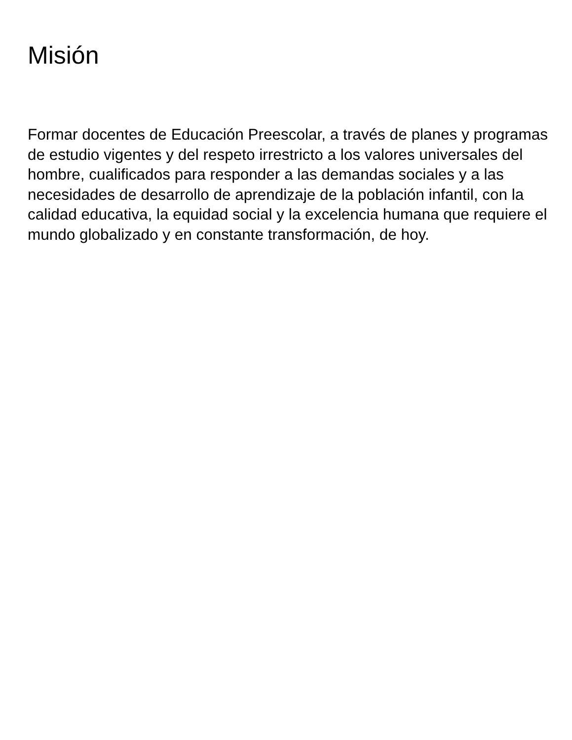Misión
Formar docentes de Educación Preescolar, a través de planes y programas de estudio vigentes y del respeto irrestricto a los valores universales del hombre, cualificados para responder a las demandas sociales y a las necesidades de desarrollo de aprendizaje de la población infantil, con la calidad educativa, la equidad social y la excelencia humana que requiere el mundo globalizado y en constante transformación, de hoy.